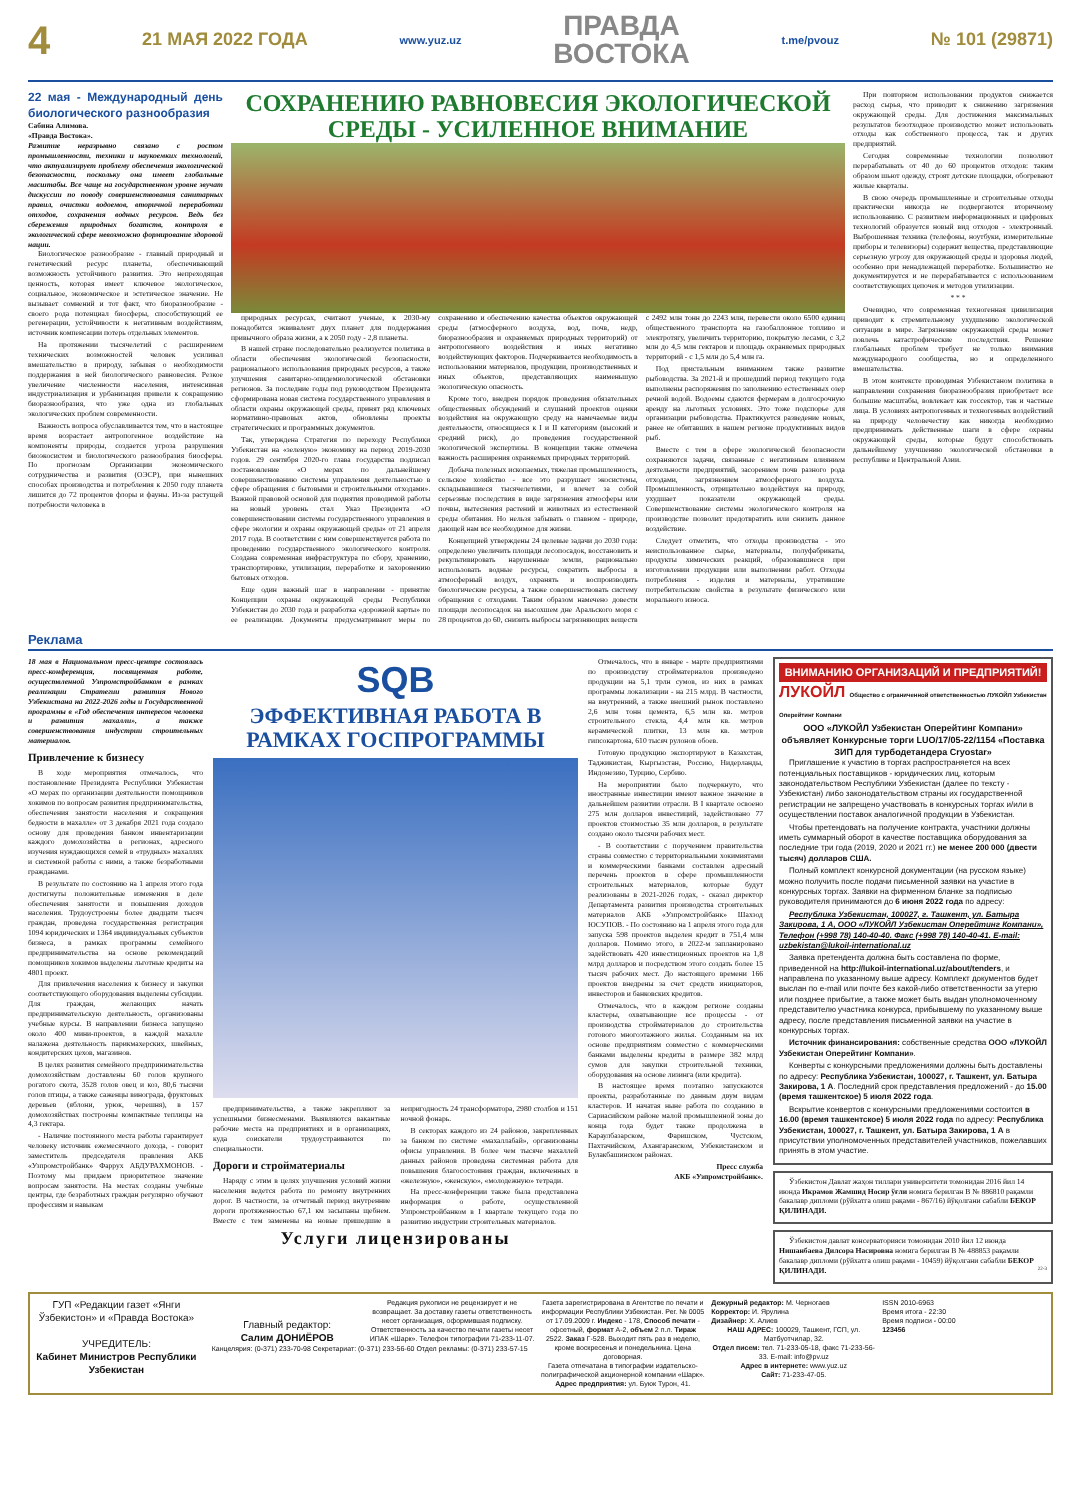4 21 МАЯ 2022 ГОДА www.yuz.uz ПРАВДА
ВОСТОКА t.me/pvouz № 101 (29871)
22 мая - Международный день биологического разнообразия
Сабина Алимова.
«Правда Востока».
Развитие неразрывно связано с ростом промышленности, техники и наукоемких технологий, что актуализирует проблему обеспечения экологической безопасности, поскольку она имеет глобальные масштабы. Все чаще на государственном уровне звучат дискуссии по поводу совершенствования санитарных правил, очистки водоемов, вторичной переработки отходов, сохранения водных ресурсов. Ведь без сбережения природных богатств, контроля в экологической сфере невозможно формирование здоровой нации.
Биологическое разнообразие - главный природный и генетический ресурс планеты, обеспечивающий возможность устойчивого развития. Это непреходящая ценность, которая имеет ключевое экологическое, социальное, экономическое и эстетическое значение. Не вызывает сомнений и тот факт, что биоразнообразие - своего рода потенциал биосферы, способствующий ее регенерации, устойчивости к негативным воздействиям, источник компенсации потерь отдельных элементов.
На протяжении тысячелетий с расширением технических возможностей человек усиливал вмешательство в природу, забывая о необходимости поддержания в ней биологического равновесия. Резкое увеличение численности населения, интенсивная индустриализация и урбанизация привели к сокращению биоразнообразия, что уже одна из глобальных экологических проблем современности.
Важность вопроса обуславливается тем, что в настоящее время возрастает антропогенное воздействие на компоненты природы, создается угроза разрушения биоэкосистем и биологического разнообразия биосферы. По прогнозам Организации экономического сотрудничества и развития (ОЭСР), при нынешних способах производства и потребления к 2050 году планета лишится до 72 процентов флоры и фауны. Из-за растущей потребности человека в
СОХРАНЕНИЮ РАВНОВЕСИЯ ЭКОЛОГИЧЕСКОЙ СРЕДЫ - УСИЛЕННОЕ ВНИМАНИЕ
природных ресурсах, считают ученые, к 2030-му понадобится эквивалент двух планет для поддержания привычного образа жизни, а к 2050 году - 2,8 планеты.
В нашей стране последовательно реализуется политика в области обеспечения экологической безопасности, рационального использования природных ресурсов, а также улучшения санитарно-эпидемиологической обстановки регионов. За последние годы под руководством Президента сформирована новая система государственного управления в области охраны окружающей среды, принят ряд ключевых нормативно-правовых актов, обновлены проекты стратегических и программных документов.
Так, утверждена Стратегия по переходу Республики Узбекистан на «зеленую» экономику на период 2019-2030 годов. 29 сентября 2020-го глава государства подписал постановление «О мерах по дальнейшему совершенствованию системы управления деятельностью в сфере обращения с бытовыми и строительными отходами». Важной правовой основой для поднятия проводимой работы на новый уровень стал Указ Президента «О совершенствовании системы государственного управления в сфере экологии и охраны окружающей среды» от 21 апреля 2017 года. В соответствии с ним совершенствуется работа по проведению государственного экологического контроля. Создана современная инфраструктура по сбору, хранению, транспортировке, утилизации, переработке и захоронению бытовых отходов.
Еще один важный шаг в направлении - принятие Концепции охраны окружающей среды Республики Узбекистан до 2030 года и разработка «дорожной карты» по ее реализации. Документы предусматривают меры по сохранению и обеспечению качества объектов окружающей среды (атмосферного воздуха, вод, почв, недр, биоразнообразия и охраняемых природных территорий) от антропогенного воздействия и иных негативно воздействующих факторов. Подчеркивается необходимость в использовании материалов, продукции, производственных и иных объектов, представляющих наименьшую экологическую опасность.
Кроме того, внедрен порядок проведения обязательных общественных обсуждений и слушаний проектов оценки воздействия на окружающую среду на намечаемые виды деятельности, относящиеся к I и II категориям (высокий и средний риск), до проведения государственной экологической экспертизы. В концепции также отмечена важность расширения охраняемых природных территорий.
Добыча полезных ископаемых, тяжелая промышленность, сельское хозяйство - все это разрушает экосистемы, складывавшиеся тысячелетиями, и влечет за собой серьезные последствия в виде загрязнения атмосферы или почвы, вытеснения растений и животных из естественной среды обитания. Но нельзя забывать о главном - природе, дающей нам все необходимое для жизни.
Концепцией утверждены 24 целевые задачи до 2030 года: определено увеличить площади лесопосадок, восстановить и рекультивировать нарушенные земли, рационально использовать водные ресурсы, сократить выбросы в атмосферный воздух, охранять и воспроизводить биологические ресурсы, а также совершенствовать систему обращения с отходами. Таким образом намечено довести площади лесопосадок на высохшем дне Аральского моря с 28 процентов до 60, снизить выбросы загрязняющих веществ с 2492 млн тонн до 2243 млн, перевести около 6500 единиц общественного транспорта на газобаллонное топливо и электротягу, увеличить территорию, покрытую лесами, с 3,2 млн до 4,5 млн гектаров и площадь охраняемых природных территорий - с 1,5 млн до 5,4 млн га.
Под пристальным вниманием также развитие рыбоводства. За 2021-й и прошедший период текущего года выполнены распоряжения по заполнению естественных озер речной водой. Водоемы сдаются фермерам в долгосрочную аренду на льготных условиях. Это тоже подспорье для организации рыбоводства. Практикуется разведение новых, ранее не обитавших в нашем регионе продуктивных видов рыб.
Вместе с тем в сфере экологической безопасности сохраняются задачи, связанные с негативным влиянием деятельности предприятий, засорением почв разного рода отходами, загрязнением атмосферного воздуха. Промышленность, отрицательно воздействуя на природу, ухудшает показатели окружающей среды. Совершенствование системы экологического контроля на производстве позволит предотвратить или снизить данное воздействие.
Следует отметить, что отходы производства - это неиспользованное сырье, материалы, полуфабрикаты, продукты химических реакций, образовавшиеся при изготовлении продукции или выполнении работ. Отходы потребления - изделия и материалы, утратившие потребительские свойства в результате физического или морального износа.
При повторном использовании продуктов снижается расход сырья, что приводит к снижению загрязнения окружающей среды. Для достижения максимальных результатов безотходное производство может использовать отходы как собственного процесса, так и других предприятий.
Сегодня современные технологии позволяют перерабатывать от 40 до 60 процентов отходов: таким образом шьют одежду, строят детские площадки, обогревают жилые кварталы.
В свою очередь промышленные и строительные отходы практически никогда не подвергаются вторичному использованию. С развитием информационных и цифровых технологий образуется новый вид отходов - электронный. Выброшенная техника (телефоны, ноутбуки, измерительные приборы и телевизоры) содержит вещества, представляющие серьезную угрозу для окружающей среды и здоровья людей, особенно при ненадлежащей переработке. Большинство не документируется и не перерабатывается с использованием соответствующих цепочек и методов утилизации.
* * *
Очевидно, что современная техногенная цивилизация приводит к стремительному ухудшению экологической ситуации в мире. Загрязнение окружающей среды может повлечь катастрофические последствия. Решение глобальных проблем требует не только внимания международного сообщества, но и определенного вмешательства.
В этом контексте проводимая Узбекистаном политика в направлении сохранения биоразнообразия приобретает все большие масштабы, вовлекает как госсектор, так и частные лица. В условиях антропогенных и техногенных воздействий на природу человечеству как никогда необходимо предпринимать действенные шаги в сфере охраны окружающей среды, которые будут способствовать дальнейшему улучшению экологической обстановки в республике и Центральной Азии.
Реклама
18 мая в Национальном пресс-центре состоялась пресс-конференция, посвященная работе, осуществленной Узпромстройбанком в рамках реализации Стратегии развития Нового Узбекистана на 2022-2026 годы и Государственной программы в «Год обеспечения интересов человека и развития махалли», а также совершенствования индустрии строительных материалов.
Привлечение к бизнесу
В ходе мероприятия отмечалось, что постановление Президента Республики Узбекистан «О мерах по организации деятельности помощников хокимов по вопросам развития предпринимательства, обеспечения занятости населения и сокращения бедности в махалле» от 3 декабря 2021 года создало основу для проведения банком инвентаризации каждого домохозяйства в регионах, адресного изучения нуждающихся семей в «трудных» махаллях и системной работы с ними, а также безработными гражданами.
В результате по состоянию на 1 апреля этого года достигнуты положительные изменения в деле обеспечения занятости и повышения доходов населения. Трудоустроены более двадцати тысяч граждан, проведена государственная регистрация 1094 юридических и 1364 индивидуальных субъектов бизнеса, в рамках программы семейного предпринимательства на основе рекомендаций помощников хокимов выделены льготные кредиты на 4801 проект.
Для привлечения населения к бизнесу и закупки соответствующего оборудования выделены субсидии. Для граждан, желающих начать предпринимательскую деятельность, организованы учебные курсы. В направлении бизнеса запущено около 400 мини-проектов, в каждой махалле налажена деятельность парикмахерских, швейных, кондитерских цехов, магазинов.
В целях развития семейного предпринимательства домохозяйствам доставлены 60 голов крупного рогатого скота, 3528 голов овец и коз, 80,6 тысячи голов птицы, а также саженцы винограда, фруктовых деревьев (яблони, урюк, черешня), в 157 домохозяйствах построены компактные теплицы на 4,3 гектара.
- Наличие постоянного места работы гарантирует человеку источник ежемесячного дохода, - говорит заместитель председателя правления АКБ «Узпромстройбанк» Фаррух АБДУРАХМОНОВ. - Поэтому мы придаем приоритетное значение вопросам занятости. На местах созданы учебные центры, где безработных граждан регулярно обучают профессиям и навыкам
SQB
ЭФФЕКТИВНАЯ РАБОТА В РАМКАХ ГОСПРОГРАММЫ
предпринимательства, а также закрепляют за успешными бизнесменами. Выявляются вакантные рабочие места на предприятиях и в организациях, куда соискатели трудоустраиваются по специальности.
Дороги и стройматериалы
Наряду с этим в целях улучшения условий жизни населения ведется работа по ремонту внутренних дорог. В частности, за отчетный период внутренние дороги протяженностью 67,1 км засыпаны щебнем. Вместе с тем заменены на новые пришедшие в непригодность 24 трансформатора, 2980 столбов и 151 ночной фонарь.
В секторах каждого из 24 районов, закрепленных за банком по системе «махаллабай», организованы офисы управления. В более чем тысяче махаллей данных районов проведена системная работа для повышения благосостояния граждан, включенных в «железную», «женскую», «молодежную» тетради.
На пресс-конференции также была представлена информация о работе, осуществленной Узпромстройбанком в I квартале текущего года по развитию индустрии строительных материалов.
Отмечалось, что в январе - марте предприятиями по производству стройматериалов произведено продукции на 5,1 трлн сумов, из них в рамках программы локализации - на 215 млрд. В частности, на внутренний, а также внешний рынок поставлено 2,6 млн тонн цемента, 6,5 млн кв. метров строительного стекла, 4,4 млн кв. метров керамической плитки, 13 млн кв. метров гипсокартона, 610 тысяч рулонов обоев.
Готовую продукцию экспортируют в Казахстан, Таджикистан, Кыргызстан, Россию, Нидерланды, Индонезию, Турцию, Сербию.
На мероприятии было подчеркнуто, что иностранные инвестиции имеют важное значение в дальнейшем развитии отрасли. В I квартале освоено 275 млн долларов инвестиций, задействовано 77 проектов стоимостью 35 млн долларов, в результате создано около тысячи рабочих мест.
- В соответствии с поручением правительства страны совместно с территориальными хокимиятами и коммерческими банками составлен адресный перечень проектов в сфере промышленности строительных материалов, которые будут реализованы в 2021-2026 годах, - сказал директор Департамента развития производства строительных материалов АКБ «Узпромстройбанк» Шахзод ЮСУПОВ. - По состоянию на 1 апреля этого года для запуска 598 проектов выделен кредит в 751,4 млн долларов. Помимо этого, в 2022-м запланировано задействовать 420 инвестиционных проектов на 1,8 млрд долларов и посредством этого создать более 15 тысяч рабочих мест. До настоящего времени 166 проектов внедрены за счет средств инициаторов, инвесторов и банковских кредитов.
Отмечалось, что в каждом регионе созданы кластеры, охватывающие все процессы - от производства стройматериалов до строительства готового многоэтажного жилья. Созданным на их основе предприятиям совместно с коммерческими банками выделены кредиты в размере 382 млрд сумов для закупки строительной техники, оборудования на основе лизинга (или кредита).
В настоящее время поэтапно запускаются проекты, разработанные по данным двум видам кластеров. И начатая ныне работа по созданию в Сариасийском районе малой промышленной зоны до конца года будет также продолжена в Караулбазарском, Фаришском, Чустском, Пахтачийском, Ахангаранском, Узбекистанском и Булакбашинском районах.
Пресс служба
АКБ «Узпромстройбанк».
Услуги лицензированы
ВНИМАНИЮ ОРГАНИЗАЦИЙ И ПРЕДПРИЯТИЙ!
ЛУКОЙЛ Общество с ограниченной ответственностью ЛУКОЙЛ Узбекистан Оперейтинг Компани
ООО «ЛУКОЙЛ Узбекистан Оперейтинг Компани» объявляет Конкурсные торги LUO/17/05-22/1154 «Поставка ЗИП для турбодетандера Cryostar»
Приглашение к участию в торгах распространяется на всех потенциальных поставщиков - юридических лиц, которым законодательством Республики Узбекистан (далее по тексту - Узбекистан) либо законодательством страны их государственной регистрации не запрещено участвовать в конкурсных торгах и/или в осуществлении поставок аналогичной продукции в Узбекистан.
Чтобы претендовать на получение контракта, участники должны иметь суммарный оборот в качестве поставщика оборудования за последние три года (2019, 2020 и 2021 гг.) не менее 200 000 (двести тысяч) долларов США.
Полный комплект конкурсной документации (на русском языке) можно получить после подачи письменной заявки на участие в конкурсных торгах. Заявки на фирменном бланке за подписью руководителя принимаются до 6 июня 2022 года по адресу:
Республика Узбекистан, 100027, г. Ташкент, ул. Батыра Закирова, 1 А, ООО «ЛУКОЙЛ Узбекистан Оперейтинг Компани», Телефон (+998 78) 140-40-40. Факс (+998 78) 140-40-41. E-mail: uzbekistan@lukoil-international.uz
Заявка претендента должна быть составлена по форме, приведенной на http://lukoil-international.uz/about/tenders, и направлена по указанному выше адресу. Комплект документов будет выслан по e-mail или почте без какой-либо ответственности за утерю или позднее прибытие, а также может быть выдан уполномоченному представителю участника конкурса, прибывшему по указанному выше адресу, после представления письменной заявки на участие в конкурсных торгах.
Источник финансирования: собственные средства ООО «ЛУКОЙЛ Узбекистан Оперейтинг Компани».
Конверты с конкурсными предложениями должны быть доставлены по адресу: Республика Узбекистан, 100027, г. Ташкент, ул. Батыра Закирова, 1 А. Последний срок представления предложений - до 15.00 (время ташкентское) 5 июля 2022 года.
Вскрытие конвертов с конкурсными предложениями состоится в 16.00 (время ташкентское) 5 июля 2022 года по адресу: Республика Узбекистан, 100027, г. Ташкент, ул. Батыра Закирова, 1 А в присутствии уполномоченных представителей участников, пожелавших принять в этом участие.
Ўзбекистон Давлат жаҳон тиллари университети томонидан 2016 йил 14 июнда Икрамов Жамшид Носир ўғли номига берилган В № 886810 рақамли бакалавр дипломи (рўйхатга олиш рақами - 867/16) йўқолгани сабабли БЕКОР ҚИЛИНАДИ.
Ўзбекистон давлат консерваторияси томонидан 2010 йил 12 июнда Нишанбаева Дилсора Насировна номига берилган В № 488853 рақамли бакалавр дипломи (рўйхатга олиш рақами - 10459) йўқолгани сабабли БЕКОР ҚИЛИНАДИ. 22-3
ГУП «Редакции газет «Янги Ўзбекистон» и «Правда Востока»
УЧРЕДИТЕЛЬ:
Кабинет Министров Республики Узбекистан
Главный редактор:
Салим ДОНИЁРОВ
Редакция рукописи не рецензирует и не возвращает. За доставку газеты ответственность несет организация, оформившая подписку. Ответственность за качество печати газеты несет ИПАК «Шарк». Телефон типографии 71-233-11-07.
Канцелярия: (0-371) 233-70-98 Секретариат: (0-371) 233-56-60 Отдел рекламы: (0-371) 233-57-15
Газета зарегистрирована в Агентстве по печати и информации Республики Узбекистан. Рег. № 0005 от 17.09.2009 г. Индекс - 178, Способ печати - офсетный, формат А-2, объем 2 п.л. Тираж 2522. Заказ Г-528. Выходит пять раз в неделю, кроме воскресенья и понедельника. Цена договорная.
Газета отпечатана в типографии издательско-полиграфической акционерной компании «Шарк». Адрес предприятия: ул. Буюк Турон, 41.
Дежурный редактор: М. Черногаев
Корректор: И. Ярулина
Дизайнер: Х. Алиев
НАШ АДРЕС: 100029, Ташкент, ГСП, ул. Матбуотчилар, 32.
Отдел писем: тел. 71-233-05-18, факс 71-233-56-33. E-mail: info@pv.uz
Адрес в интернете: www.yuz.uz
Сайт: 71-233-47-05.
ISSN 2010-6963
Время итога - 22:30
Время подписи - 00:00
123456